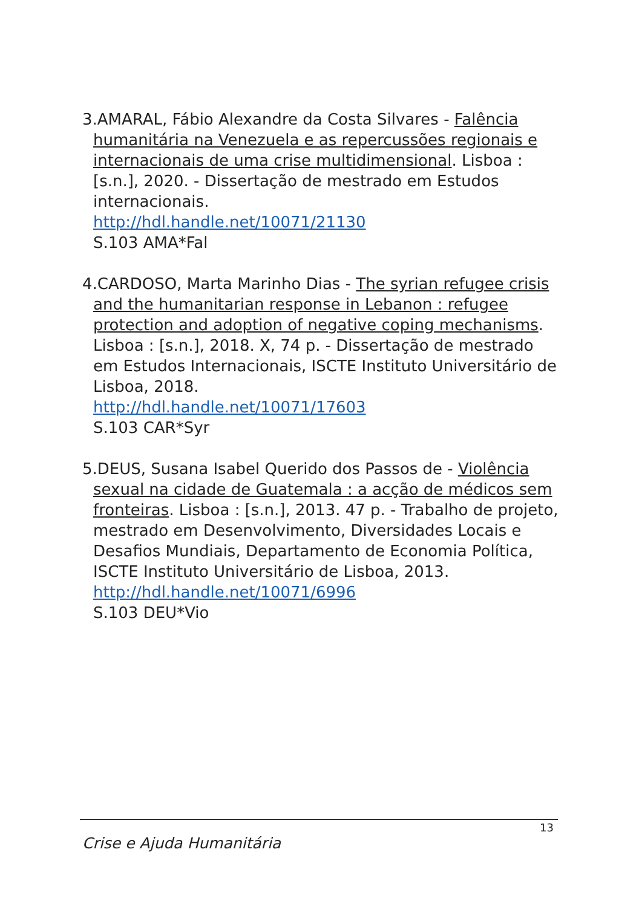3.AMARAL, Fábio Alexandre da Costa Silvares - Falência humanitária na Venezuela e as repercussões regionais e internacionais de uma crise multidimensional. Lisboa : [s.n.], 2020. - Dissertação de mestrado em Estudos internacionais.
http://hdl.handle.net/10071/21130
S.103 AMA*Fal
4.CARDOSO, Marta Marinho Dias - The syrian refugee crisis and the humanitarian response in Lebanon : refugee protection and adoption of negative coping mechanisms. Lisboa : [s.n.], 2018. X, 74 p. - Dissertação de mestrado em Estudos Internacionais, ISCTE Instituto Universitário de Lisboa, 2018.
http://hdl.handle.net/10071/17603
S.103 CAR*Syr
5.DEUS, Susana Isabel Querido dos Passos de - Violência sexual na cidade de Guatemala : a acção de médicos sem fronteiras. Lisboa : [s.n.], 2013. 47 p. - Trabalho de projeto, mestrado em Desenvolvimento, Diversidades Locais e Desafios Mundiais, Departamento de Economia Política, ISCTE Instituto Universitário de Lisboa, 2013.
http://hdl.handle.net/10071/6996
S.103 DEU*Vio
13
Crise e Ajuda Humanitária